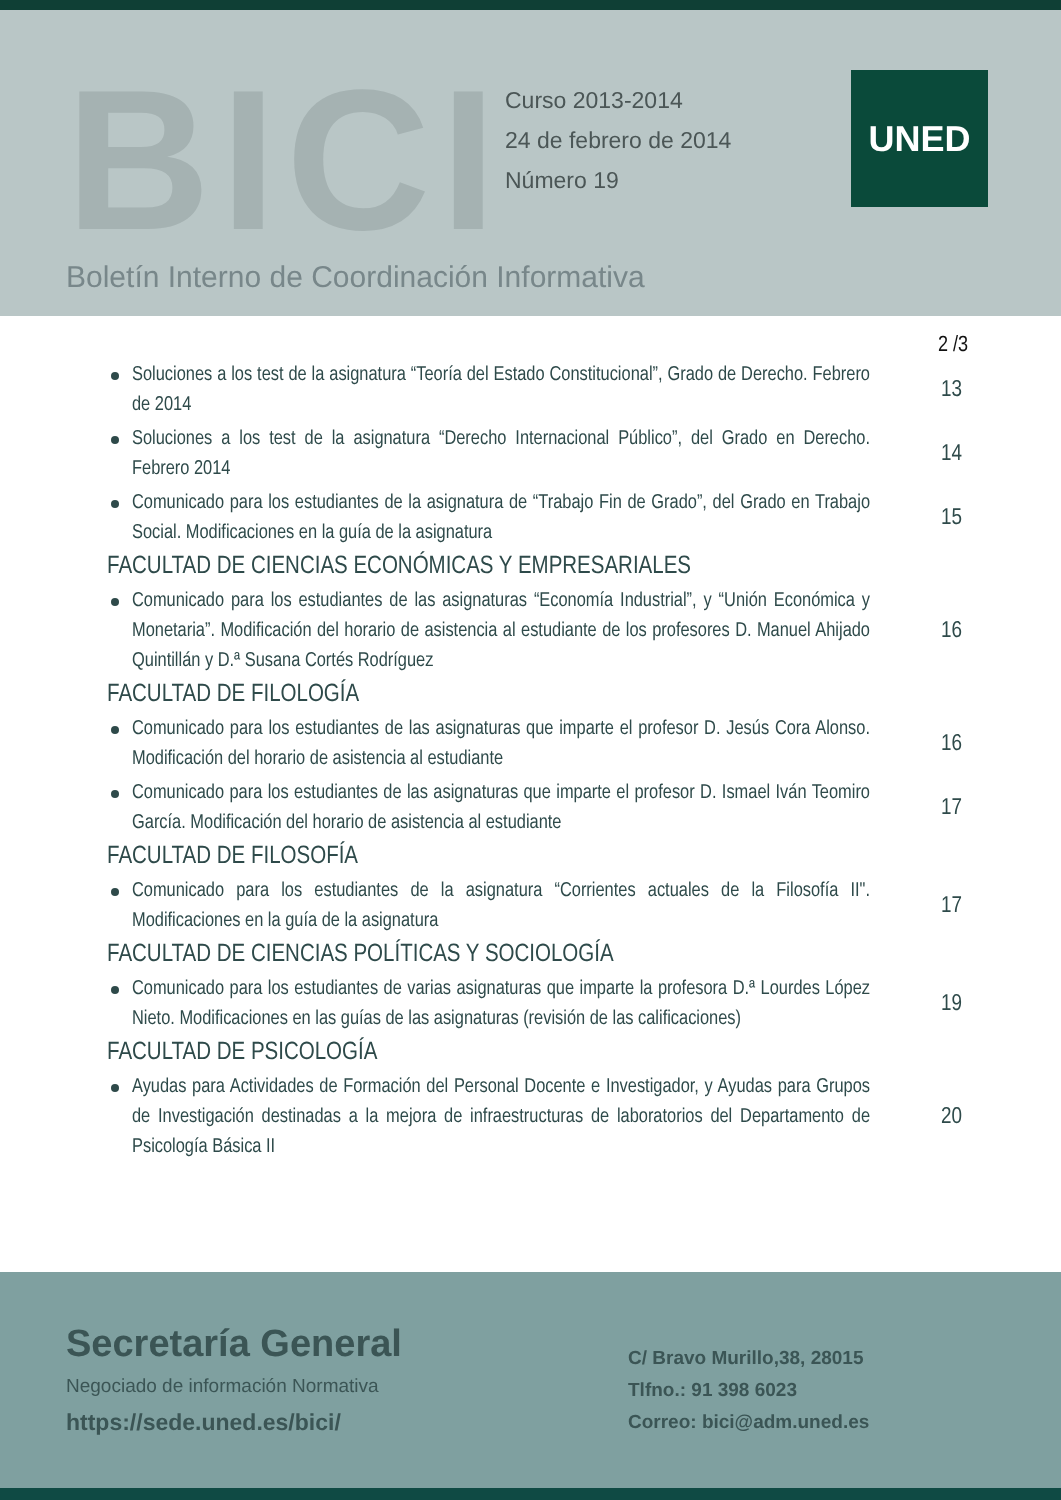BICI
Curso 2013-2014
24 de febrero de 2014
Número 19
UNED
Boletín Interno de Coordinación Informativa
2 /3
Soluciones a los test de la asignatura “Teoría del Estado Constitucional”, Grado de Derecho. Febrero de 2014
13
Soluciones a los test de la asignatura “Derecho Internacional Público”, del Grado en Derecho. Febrero 2014
14
Comunicado para los estudiantes de la asignatura de “Trabajo Fin de Grado”, del Grado en Trabajo Social. Modificaciones en la guía de la asignatura
15
FACULTAD DE CIENCIAS ECONÓMICAS Y EMPRESARIALES
Comunicado para los estudiantes de las asignaturas “Economía Industrial”, y “Unión Económica y Monetaria”. Modificación del horario de asistencia al estudiante de los profesores D. Manuel Ahijado Quintillán y D.ª Susana Cortés Rodríguez
16
FACULTAD DE FILOLOGÍA
Comunicado para los estudiantes de las asignaturas que imparte el profesor D. Jesús Cora Alonso. Modificación del horario de asistencia al estudiante
16
Comunicado para los estudiantes de las asignaturas que imparte el profesor D. Ismael Iván Teomiro García. Modificación del horario de asistencia al estudiante
17
FACULTAD DE FILOSOFÍA
Comunicado para los estudiantes de la asignatura “Corrientes actuales de la Filosofía II". Modificaciones en la guía de la asignatura
17
FACULTAD DE CIENCIAS POLÍTICAS Y SOCIOLOGÍA
Comunicado para los estudiantes de varias asignaturas que imparte la profesora D.ª Lourdes López Nieto. Modificaciones en las guías de las asignaturas (revisión de las calificaciones)
19
FACULTAD DE PSICOLOGÍA
Ayudas para Actividades de Formación del Personal Docente e Investigador, y Ayudas para Grupos de Investigación destinadas a la mejora de infraestructuras de laboratorios del Departamento de Psicología Básica II
20
Secretaría General
Negociado de información Normativa
https://sede.uned.es/bici/
C/ Bravo Murillo,38, 28015
Tlfno.: 91 398 6023
Correo: bici@adm.uned.es